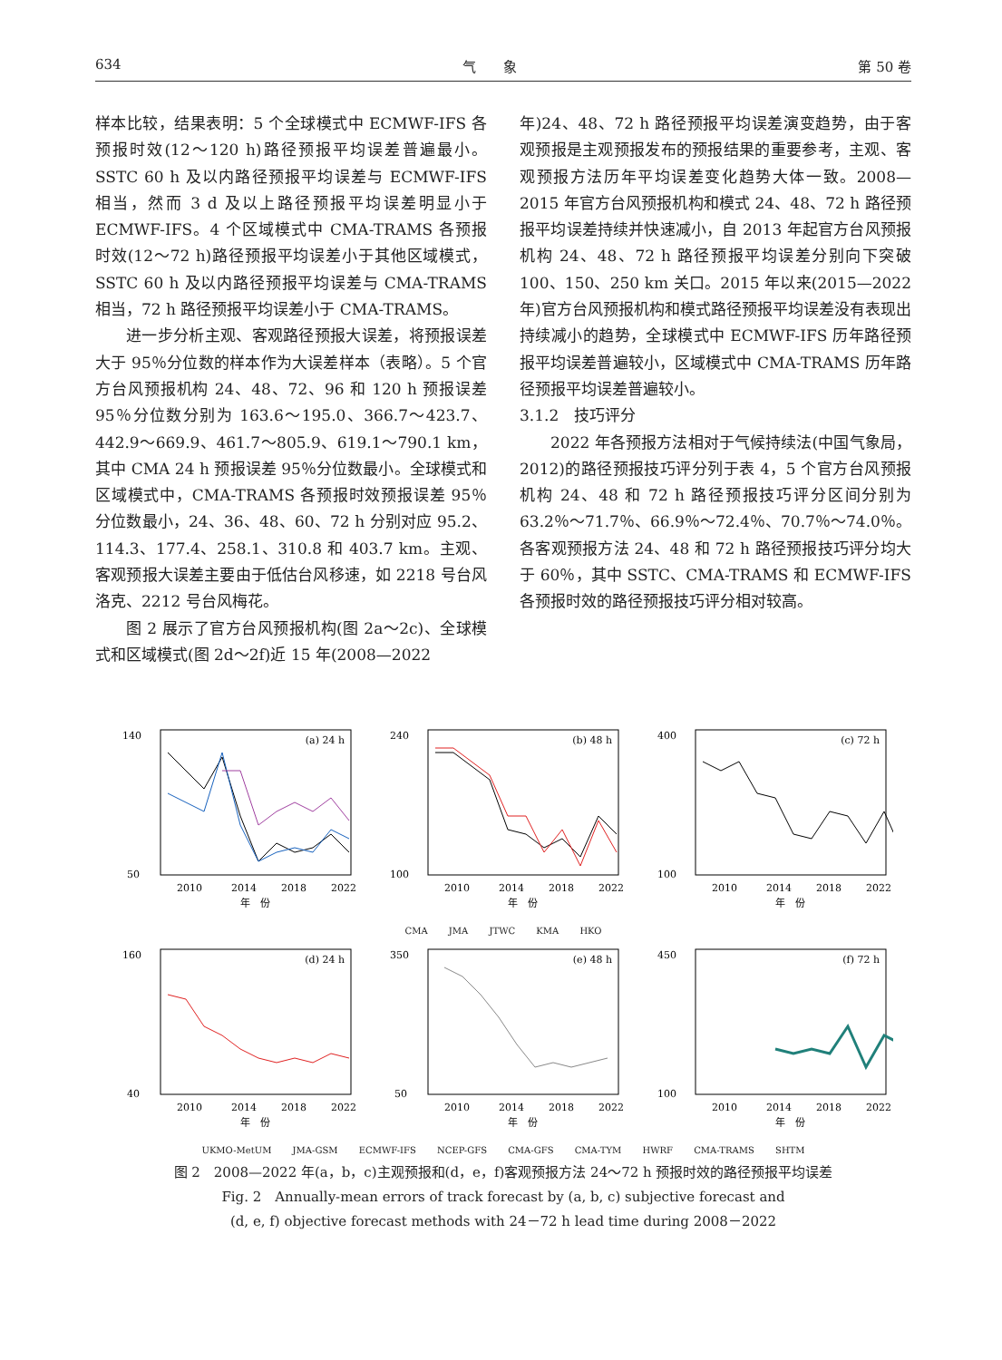634 气　　象 第 50 卷
样本比较，结果表明：5 个全球模式中 ECMWF-IFS 各预报时效(12～120 h)路径预报平均误差普遍最小。SSTC 60 h 及以内路径预报平均误差与 ECMWF-IFS 相当，然而 3 d 及以上路径预报平均误差明显小于 ECMWF-IFS。4 个区域模式中 CMA-TRAMS 各预报时效(12～72 h)路径预报平均误差小于其他区域模式，SSTC 60 h 及以内路径预报平均误差与 CMA-TRAMS 相当，72 h 路径预报平均误差小于 CMA-TRAMS。
进一步分析主观、客观路径预报大误差，将预报误差大于 95％分位数的样本作为大误差样本（表略）。5 个官方台风预报机构 24、48、72、96 和 120 h 预报误差 95％分位数分别为 163.6～195.0、366.7～423.7、442.9～669.9、461.7～805.9、619.1～790.1 km，其中 CMA 24 h 预报误差 95％分位数最小。全球模式和区域模式中，CMA-TRAMS 各预报时效预报误差 95％分位数最小，24、36、48、60、72 h 分别对应 95.2、114.3、177.4、258.1、310.8 和 403.7 km。主观、客观预报大误差主要由于低估台风移速，如 2218 号台风洛克、2212 号台风梅花。
图 2 展示了官方台风预报机构(图 2a～2c)、全球模式和区域模式(图 2d～2f)近 15 年(2008—2022
年)24、48、72 h 路径预报平均误差演变趋势，由于客观预报是主观预报发布的预报结果的重要参考，主观、客观预报方法历年平均误差变化趋势大体一致。2008—2015 年官方台风预报机构和模式 24、48、72 h 路径预报平均误差持续并快速减小，自 2013 年起官方台风预报机构 24、48、72 h 路径预报平均误差分别向下突破 100、150、250 km 关口。2015 年以来(2015—2022 年)官方台风预报机构和模式路径预报平均误差没有表现出持续减小的趋势，全球模式中 ECMWF-IFS 历年路径预报平均误差普遍较小，区域模式中 CMA-TRAMS 历年路径预报平均误差普遍较小。
3.1.2　技巧评分
2022 年各预报方法相对于气候持续法(中国气象局，2012)的路径预报技巧评分列于表 4，5 个官方台风预报机构 24、48 和 72 h 路径预报技巧评分区间分别为 63.2％～71.7％、66.9％～72.4％、70.7％～74.0％。各客观预报方法 24、48 和 72 h 路径预报技巧评分均大于 60％，其中 SSTC、CMA-TRAMS 和 ECMWF-IFS 各预报时效的路径预报技巧评分相对较高。
(a) 24 h
140
50
2010
2014
2018
2022
年　份
(b) 48 h
240
100
2010
2014
2018
2022
年　份
(c) 72 h
400
100
2010
2014
2018
2022
年　份
CMA JMA JTWC KMA HKO
(d) 24 h
160
40
2010
2014
2018
2022
年　份
(e) 48 h
350
50
2010
2014
2018
2022
年　份
(f) 72 h
450
100
2010
2014
2018
2022
年　份
UKMO-MetUM JMA-GSM ECMWF-IFS NCEP-GFS CMA-GFS CMA-TYM HWRF CMA-TRAMS SHTM
图 2　2008—2022 年(a，b，c)主观预报和(d，e，f)客观预报方法 24～72 h 预报时效的路径预报平均误差
Fig. 2　Annually-mean errors of track forecast by (a, b, c) subjective forecast and
(d, e, f) objective forecast methods with 24－72 h lead time during 2008－2022